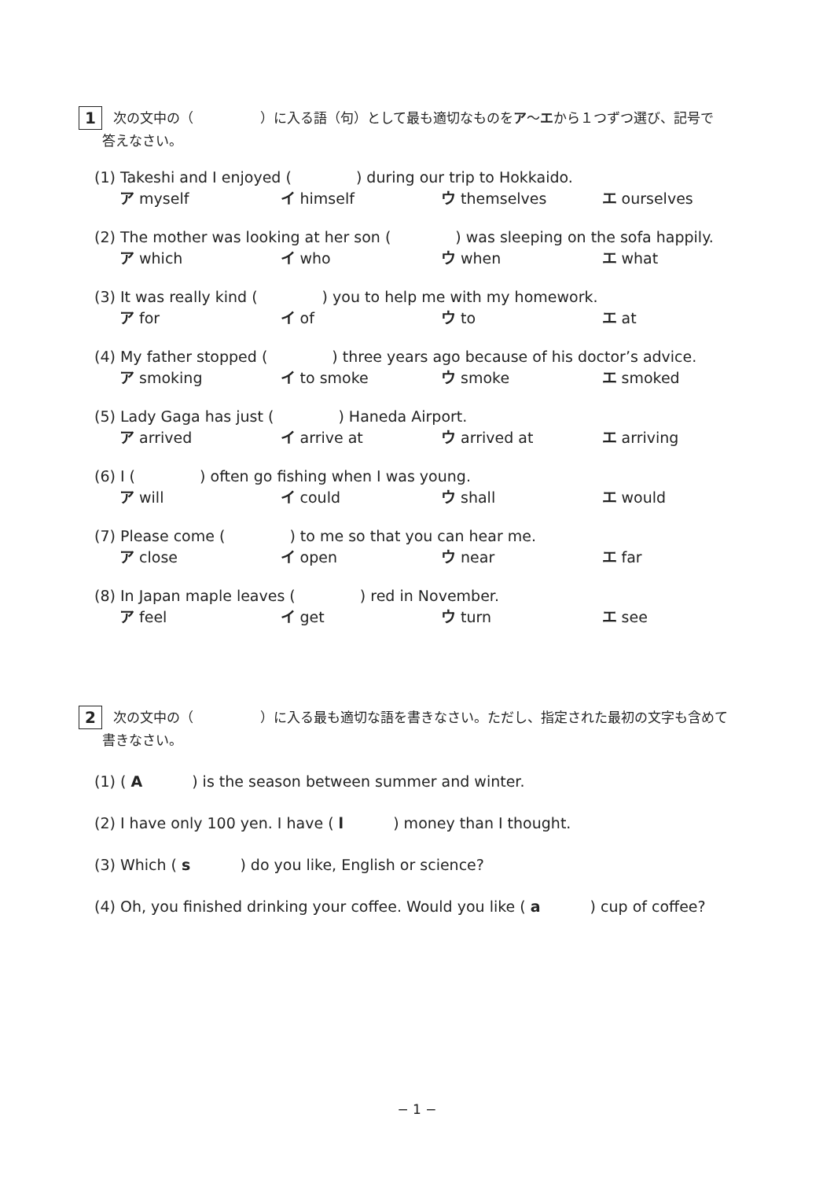1
次の文中の（　　　　　）に入る語（句）として最も適切なものをア〜エから１つずつ選び、記号で
答えなさい。
(1) Takeshi and I enjoyed (　　　　 ) during our trip to Hokkaido.
ア myself イ himself ウ themselves エ ourselves
(2) The mother was looking at her son (　　　　 ) was sleeping on the sofa happily.
ア which イ who ウ when エ what
(3) It was really kind (　　　　 ) you to help me with my homework.
ア for イ of ウ to エ at
(4) My father stopped (　　　　 ) three years ago because of his doctor’s advice.
ア smoking イ to smoke ウ smoke エ smoked
(5) Lady Gaga has just (　　　　 ) Haneda Airport.
ア arrived イ arrive at ウ arrived at エ arriving
(6) I (　　　　 ) often go fishing when I was young.
ア will イ could ウ shall エ would
(7) Please come (　　　　 ) to me so that you can hear me.
ア close イ open ウ near エ far
(8) In Japan maple leaves (　　　　 ) red in November.
ア feel イ get ウ turn エ see
2
次の文中の（　　　　　）に入る最も適切な語を書きなさい。ただし、指定された最初の文字も含めて
書きなさい。
(1) ( A　　　 ) is the season between summer and winter.
(2) I have only 100 yen. I have ( l　　　 ) money than I thought.
(3) Which ( s　　　 ) do you like, English or science?
(4) Oh, you finished drinking your coffee. Would you like ( a　　　 ) cup of coffee?
− 1 −